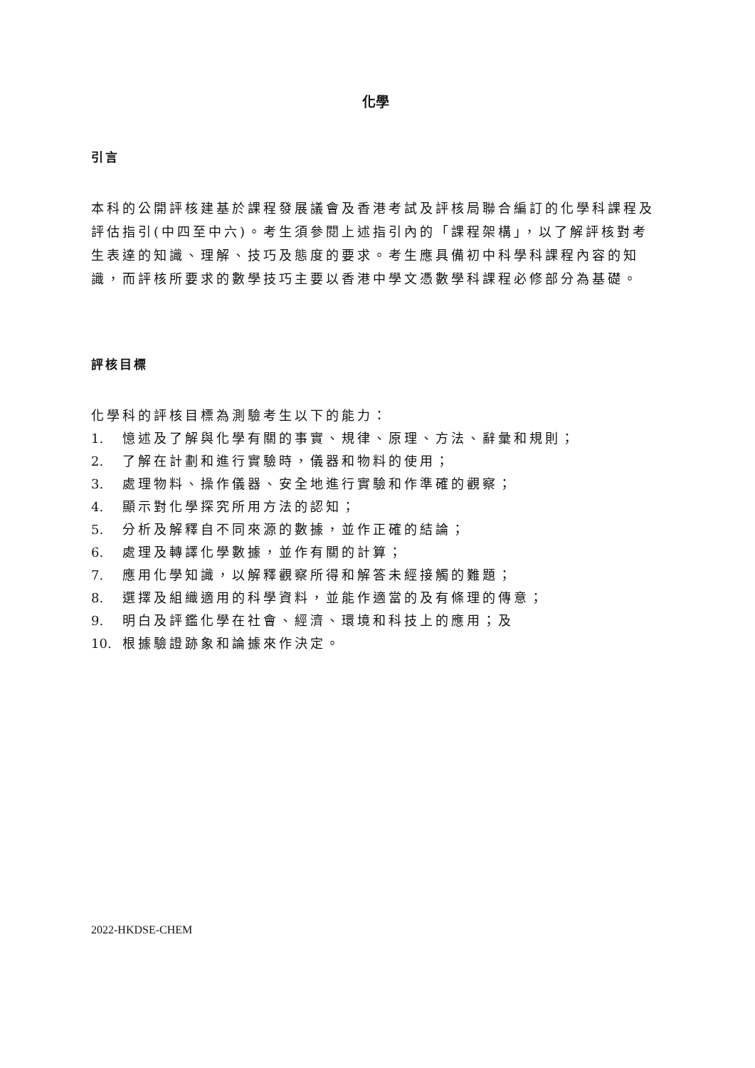化學
引言
本科的公開評核建基於課程發展議會及香港考試及評核局聯合編訂的化學科課程及評估指引(中四至中六)。考生須參閱上述指引內的「課程架構」，以了解評核對考生表達的知識、理解、技巧及態度的要求。考生應具備初中科學科課程內容的知識，而評核所要求的數學技巧主要以香港中學文憑數學科課程必修部分為基礎。
評核目標
化學科的評核目標為測驗考生以下的能力：
1. 憶述及了解與化學有關的事實、規律、原理、方法、辭彙和規則；
2. 了解在計劃和進行實驗時，儀器和物料的使用；
3. 處理物料、操作儀器、安全地進行實驗和作準確的觀察；
4. 顯示對化學探究所用方法的認知；
5. 分析及解釋自不同來源的數據，並作正確的結論；
6. 處理及轉譯化學數據，並作有關的計算；
7. 應用化學知識，以解釋觀察所得和解答未經接觸的難題；
8. 選擇及組織適用的科學資料，並能作適當的及有條理的傳意；
9. 明白及評鑑化學在社會、經濟、環境和科技上的應用；及
10. 根據驗證跡象和論據來作決定。
2022-HKDSE-CHEM